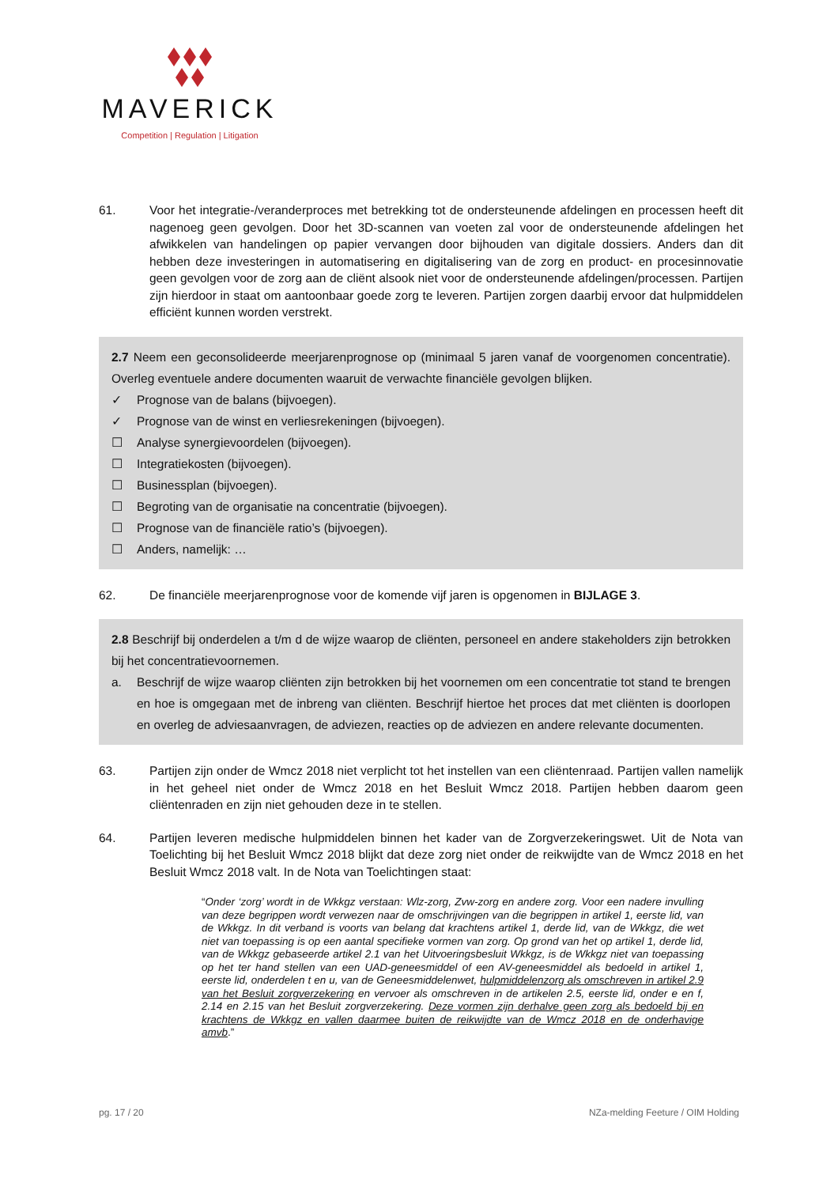MAVERICK
Competition | Regulation | Litigation
61. Voor het integratie-/veranderproces met betrekking tot de ondersteunende afdelingen en processen heeft dit nagenoeg geen gevolgen. Door het 3D-scannen van voeten zal voor de ondersteunende afdelingen het afwikkelen van handelingen op papier vervangen door bijhouden van digitale dossiers. Anders dan dit hebben deze investeringen in automatisering en digitalisering van de zorg en product- en procesinnovatie geen gevolgen voor de zorg aan de cliënt alsook niet voor de ondersteunende afdelingen/processen. Partijen zijn hierdoor in staat om aantoonbaar goede zorg te leveren. Partijen zorgen daarbij ervoor dat hulpmiddelen efficiënt kunnen worden verstrekt.
2.7 Neem een geconsolideerde meerjarenprognose op (minimaal 5 jaren vanaf de voorgenomen concentratie). Overleg eventuele andere documenten waaruit de verwachte financiële gevolgen blijken.
✓ Prognose van de balans (bijvoegen).
✓ Prognose van de winst en verliesrekeningen (bijvoegen).
☐ Analyse synergievoordelen (bijvoegen).
☐ Integratiekosten (bijvoegen).
☐ Businessplan (bijvoegen).
☐ Begroting van de organisatie na concentratie (bijvoegen).
☐ Prognose van de financiële ratio’s (bijvoegen).
☐ Anders, namelijk: …
62. De financiële meerjarenprognose voor de komende vijf jaren is opgenomen in BIJLAGE 3.
2.8 Beschrijf bij onderdelen a t/m d de wijze waarop de cliënten, personeel en andere stakeholders zijn betrokken bij het concentratievoornemen.
a. Beschrijf de wijze waarop cliënten zijn betrokken bij het voornemen om een concentratie tot stand te brengen en hoe is omgegaan met de inbreng van cliënten. Beschrijf hiertoe het proces dat met cliënten is doorlopen en overleg de adviesaanvragen, de adviezen, reacties op de adviezen en andere relevante documenten.
63. Partijen zijn onder de Wmcz 2018 niet verplicht tot het instellen van een cliëntenraad. Partijen vallen namelijk in het geheel niet onder de Wmcz 2018 en het Besluit Wmcz 2018. Partijen hebben daarom geen cliëntenraden en zijn niet gehouden deze in te stellen.
64. Partijen leveren medische hulpmiddelen binnen het kader van de Zorgverzekeringswet. Uit de Nota van Toelichting bij het Besluit Wmcz 2018 blijkt dat deze zorg niet onder de reikwijdte van de Wmcz 2018 en het Besluit Wmcz 2018 valt. In de Nota van Toelichtingen staat:
“Onder ‘zorg’ wordt in de Wkkgz verstaan: Wlz-zorg, Zvw-zorg en andere zorg. Voor een nadere invulling van deze begrippen wordt verwezen naar de omschrijvingen van die begrippen in artikel 1, eerste lid, van de Wkkgz. In dit verband is voorts van belang dat krachtens artikel 1, derde lid, van de Wkkgz, die wet niet van toepassing is op een aantal specifieke vormen van zorg. Op grond van het op artikel 1, derde lid, van de Wkkgz gebaseerde artikel 2.1 van het Uitvoeringsbesluit Wkkgz, is de Wkkgz niet van toepassing op het ter hand stellen van een UAD-geneesmiddel of een AV-geneesmiddel als bedoeld in artikel 1, eerste lid, onderdelen t en u, van de Geneesmiddelenwet, hulpmiddelenzorg als omschreven in artikel 2.9 van het Besluit zorgverzekering en vervoer als omschreven in de artikelen 2.5, eerste lid, onder e en f, 2.14 en 2.15 van het Besluit zorgverzekering. Deze vormen zijn derhalve geen zorg als bedoeld bij en krachtens de Wkkgz en vallen daarmee buiten de reikwijdte van de Wmcz 2018 en de onderhavige amvb.”
pg. 17 / 20 NZa-melding Feeture / OIM Holding